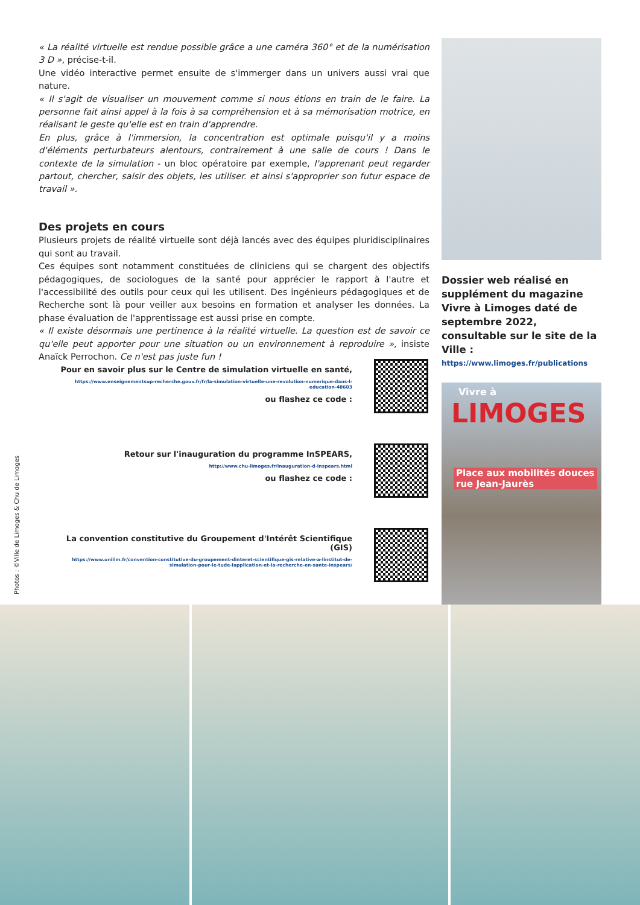« La réalité virtuelle est rendue possible grâce a une caméra 360° et de la numérisation 3 D », précise-t-il.
Une vidéo interactive permet ensuite de s'immerger dans un univers aussi vrai que nature.
« Il s'agit de visualiser un mouvement comme si nous étions en train de le faire. La personne fait ainsi appel à la fois à sa compréhension et à sa mémorisation motrice, en réalisant le geste qu'elle est en train d'apprendre.
En plus, grâce à l'immersion, la concentration est optimale puisqu'il y a moins d'éléments perturbateurs alentours, contrairement à une salle de cours ! Dans le contexte de la simulation - un bloc opératoire par exemple, l'apprenant peut regarder partout, chercher, saisir des objets, les utiliser. et ainsi s'approprier son futur espace de travail ».
Des projets en cours
Plusieurs projets de réalité virtuelle sont déjà lancés avec des équipes pluridisciplinaires qui sont au travail.
Ces équipes sont notamment constituées de cliniciens qui se chargent des objectifs pédagogiques, de sociologues de la santé pour apprécier le rapport à l'autre et l'accessibilité des outils pour ceux qui les utilisent. Des ingénieurs pédagogiques et de Recherche sont là pour veiller aux besoins en formation et analyser les données. La phase évaluation de l'apprentissage est aussi prise en compte.
« Il existe désormais une pertinence à la réalité virtuelle. La question est de savoir ce qu'elle peut apporter pour une situation ou un environnement à reproduire », insiste Anaïck Perrochon. Ce n'est pas juste fun !
Dossier web réalisé en supplément du magazine Vivre à Limoges daté de septembre 2022, consultable sur le site de la Ville :
https://www.limoges.fr/publications
Vivre à
LIMOGES
Place aux mobilités douces
rue Jean-Jaurès
Pour en savoir plus sur le Centre de simulation virtuelle en santé,
https://www.enseignementsup-recherche.gouv.fr/fr/la-simulation-virtuelle-une-revolution-numerique-dans-l-education-48603
ou flashez ce code :
Retour sur l'inauguration du programme InSPEARS,
http://www.chu-limoges.fr/inauguration-d-inspears.html
ou flashez ce code :
La convention constitutive du Groupement d'Intérêt Scientifique (GIS)
https://www.unilim.fr/convention-constitutive-du-groupement-dinteret-scientifique-gis-relative-a-linstitut-de-simulation-pour-le-tude-lapplication-et-la-recherche-en-sante-inspears/
Photos : ©Ville de Limoges & Chu de Limoges